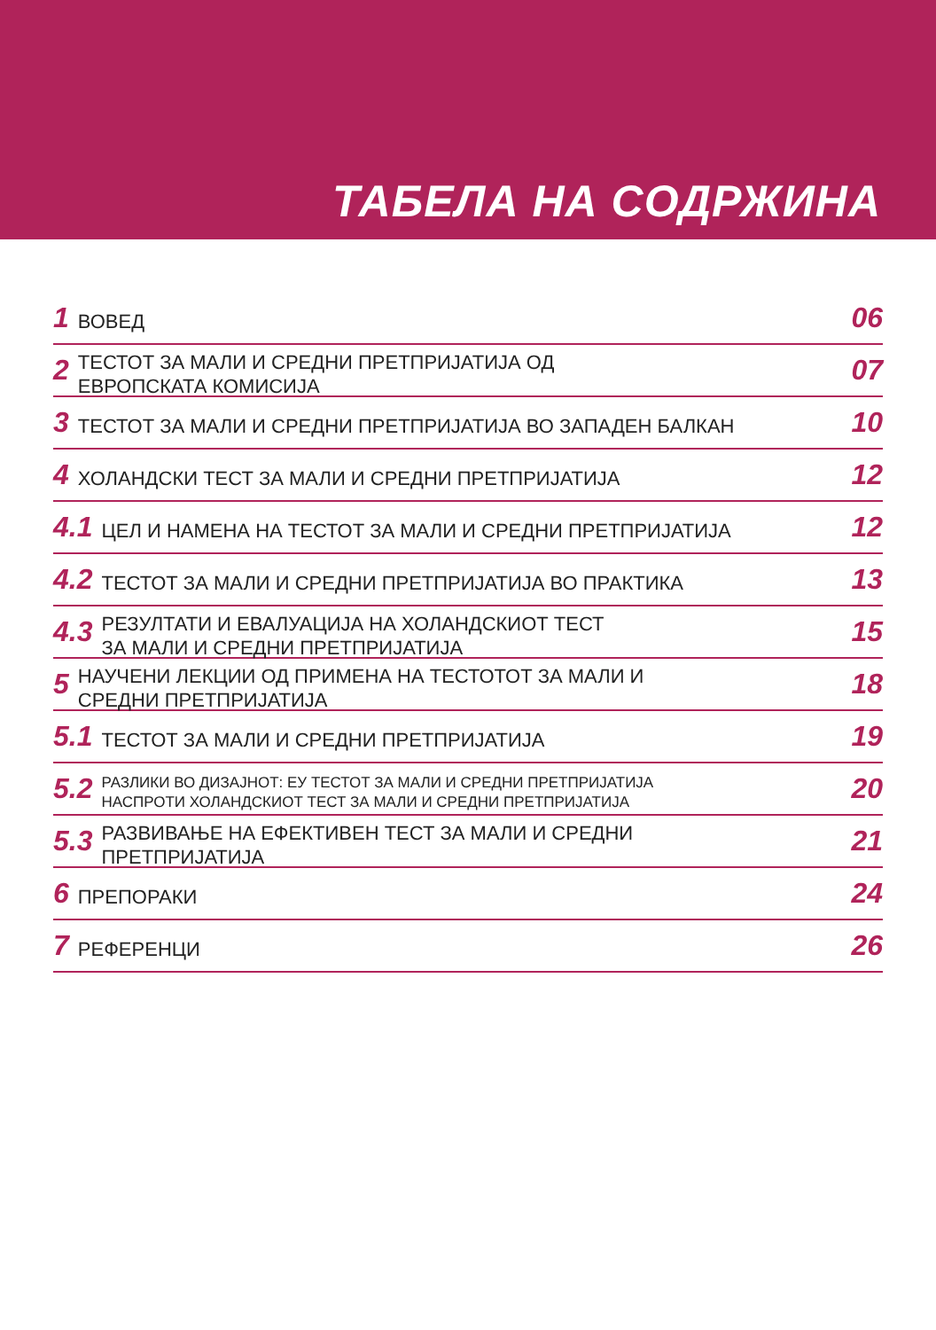ТАБЕЛА НА СОДРЖИНА
1 ВОВЕД 06
2 ТЕСТОТ ЗА МАЛИ И СРЕДНИ ПРЕТПРИЈАТИЈА ОД
ЕВРОПСКАТА КОМИСИЈА 07
3 ТЕСТОТ ЗА МАЛИ И СРЕДНИ ПРЕТПРИЈАТИЈА ВО ЗАПАДЕН БАЛКАН 10
4 ХОЛАНДСКИ ТЕСТ ЗА МАЛИ И СРЕДНИ ПРЕТПРИЈАТИЈА 12
4.1 ЦЕЛ И НАМЕНА НА ТЕСТОТ ЗА МАЛИ И СРЕДНИ ПРЕТПРИЈАТИЈА 12
4.2 ТЕСТОТ ЗА МАЛИ И СРЕДНИ ПРЕТПРИЈАТИЈА ВО ПРАКТИКА 13
4.3 РЕЗУЛТАТИ И ЕВАЛУАЦИЈА НА ХОЛАНДСКИОТ ТЕСТ
ЗА МАЛИ И СРЕДНИ ПРЕТПРИЈАТИЈА 15
5 НАУЧЕНИ ЛЕКЦИИ ОД ПРИМЕНА НА ТЕСТОТОТ ЗА МАЛИ И
СРЕДНИ ПРЕТПРИЈАТИЈА 18
5.1 ТЕСТОТ ЗА МАЛИ И СРЕДНИ ПРЕТПРИЈАТИЈА 19
5.2 РАЗЛИКИ ВО ДИЗАЈНОТ: ЕУ ТЕСТОТ ЗА МАЛИ И СРЕДНИ ПРЕТПРИЈАТИЈА
НАСПРОТИ ХОЛАНДСКИОТ ТЕСТ ЗА МАЛИ И СРЕДНИ ПРЕТПРИЈАТИЈА 20
5.3 РАЗВИВАЊЕ НА ЕФЕКТИВЕН ТЕСТ ЗА МАЛИ И СРЕДНИ
ПРЕТПРИЈАТИЈА 21
6 ПРЕПОРАКИ 24
7 РЕФЕРЕНЦИ 26